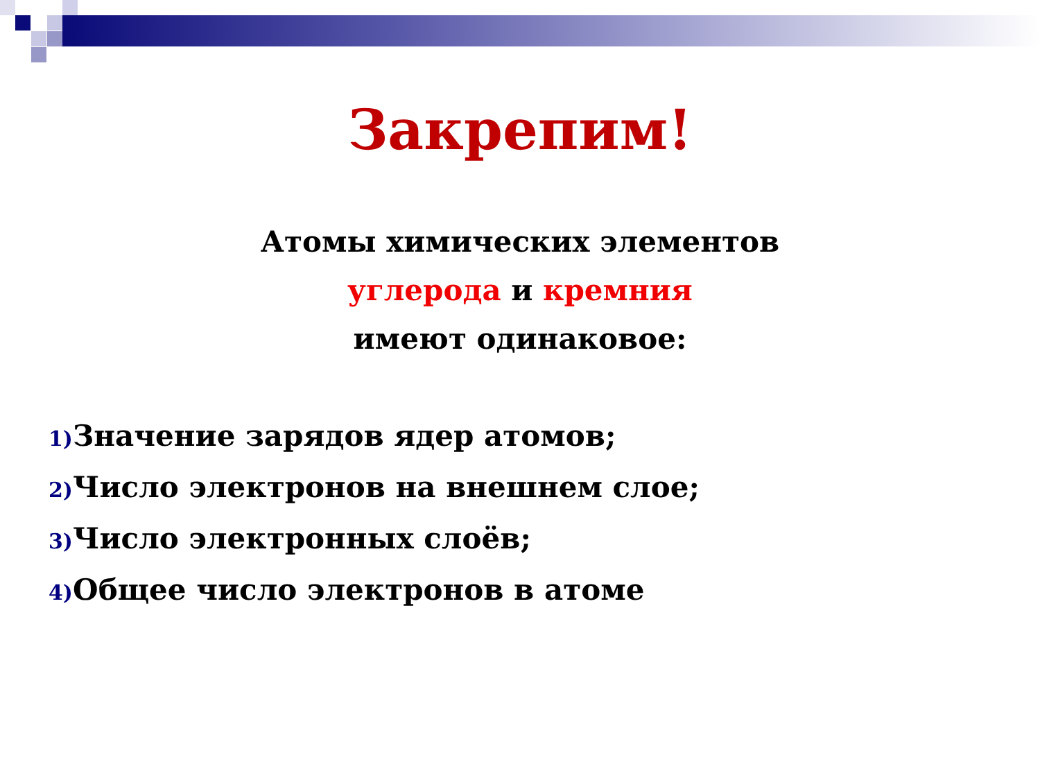Закрепим!
Атомы химических элементов
углерода и кремния
имеют одинаковое:
1) Значение зарядов ядер атомов;
2) Число электронов на внешнем слое;
3) Число электронных слоёв;
4) Общее число электронов в атоме